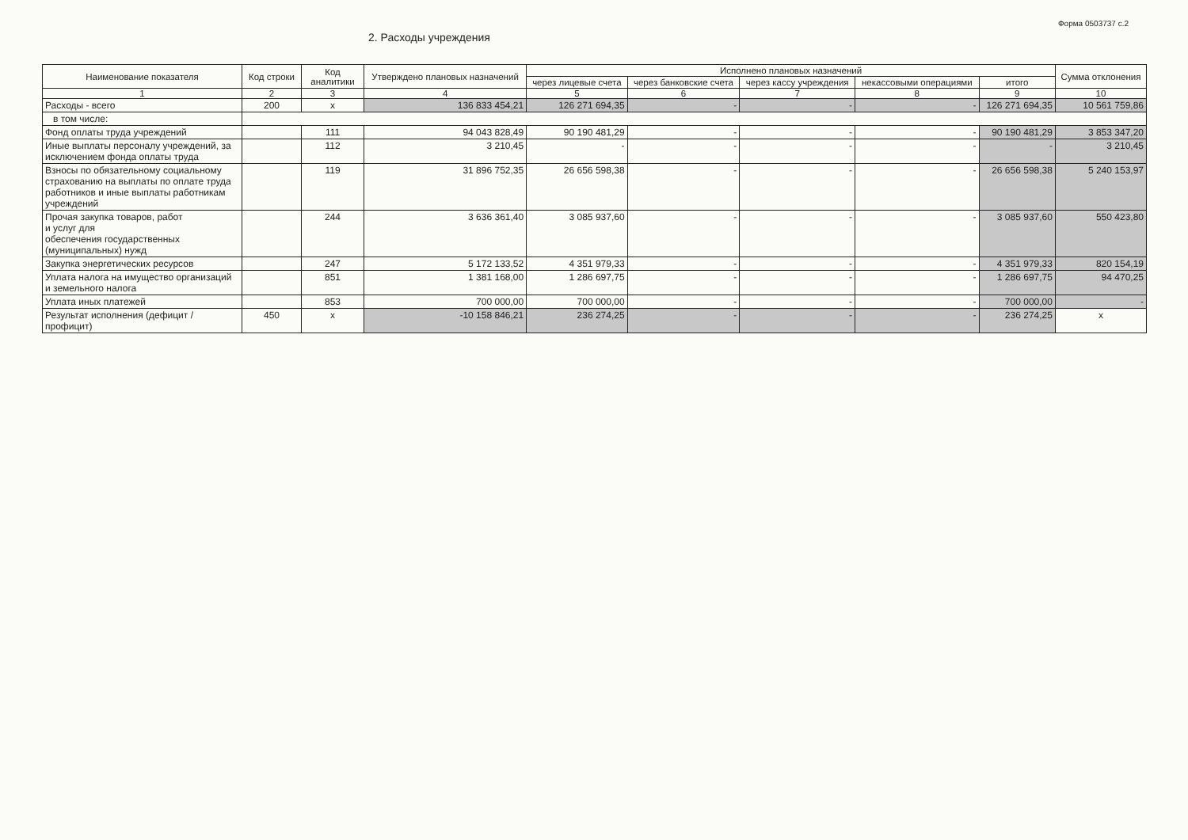Форма 0503737 с.2
2. Расходы учреждения
| Наименование показателя | Код строки | Код аналитики | Утверждено плановых назначений | Исполнено плановых назначений | | | | | Сумма отклонения |
| --- | --- | --- | --- | --- | --- | --- | --- | --- | --- |
| | | | | через лицевые счета | через банковские счета | через кассу учреждения | некассовыми операциями | итого | |
| 1 | 2 | 3 | 4 | 5 | 6 | 7 | 8 | 9 | 10 |
| Расходы - всего | 200 | x | 136 833 454,21 | 126 271 694,35 | - | - | - | 126 271 694,35 | 10 561 759,86 |
| в том числе: | | | | | | | | | |
| Фонд оплаты труда учреждений | | 111 | 94 043 828,49 | 90 190 481,29 | - | - | - | 90 190 481,29 | 3 853 347,20 |
| Иные выплаты персоналу учреждений, за исключением фонда оплаты труда | | 112 | 3 210,45 | - | - | - | - | - | 3 210,45 |
| Взносы по обязательному социальному страхованию на выплаты по оплате труда работников и иные выплаты работникам учреждений | | 119 | 31 896 752,35 | 26 656 598,38 | - | - | - | 26 656 598,38 | 5 240 153,97 |
| Прочая закупка товаров, работ и услуг для обеспечения государственных (муниципальных) нужд | | 244 | 3 636 361,40 | 3 085 937,60 | - | - | - | 3 085 937,60 | 550 423,80 |
| Закупка энергетических ресурсов | | 247 | 5 172 133,52 | 4 351 979,33 | - | - | - | 4 351 979,33 | 820 154,19 |
| Уплата налога на имущество организаций и земельного налога | | 851 | 1 381 168,00 | 1 286 697,75 | - | - | - | 1 286 697,75 | 94 470,25 |
| Уплата иных платежей | | 853 | 700 000,00 | 700 000,00 | - | - | - | 700 000,00 | - |
| Результат исполнения (дефицит / профицит) | 450 | x | -10 158 846,21 | 236 274,25 | - | - | - | 236 274,25 | x |